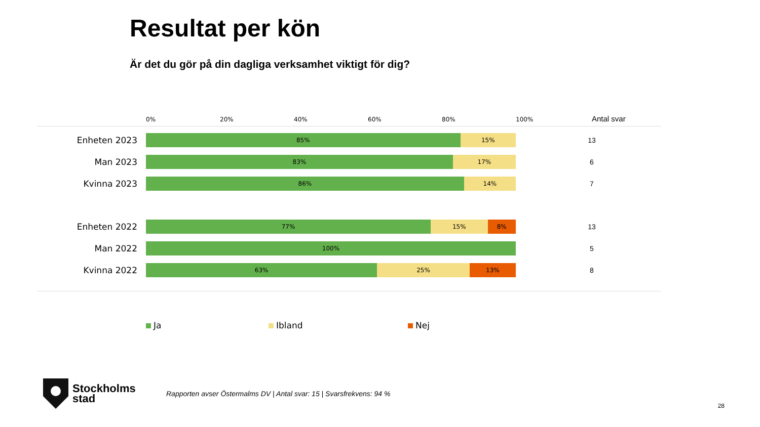Resultat per kön
Är det du gör på din dagliga verksamhet viktigt för dig?
0%
20%
40%
60%
80%
100%
Antal svar
Enheten 2023
85% 15%
13
Man 2023
83% 17%
6
Kvinna 2023
86% 14%
7
Enheten 2022
77% 15% 8%
13
Man 2022
100%
5
Kvinna 2022
63% 25% 13%
8
Ja Ibland Nej
Stockholms
stad
Rapporten avser Östermalms DV | Antal svar: 15 | Svarsfrekvens: 94 %
28